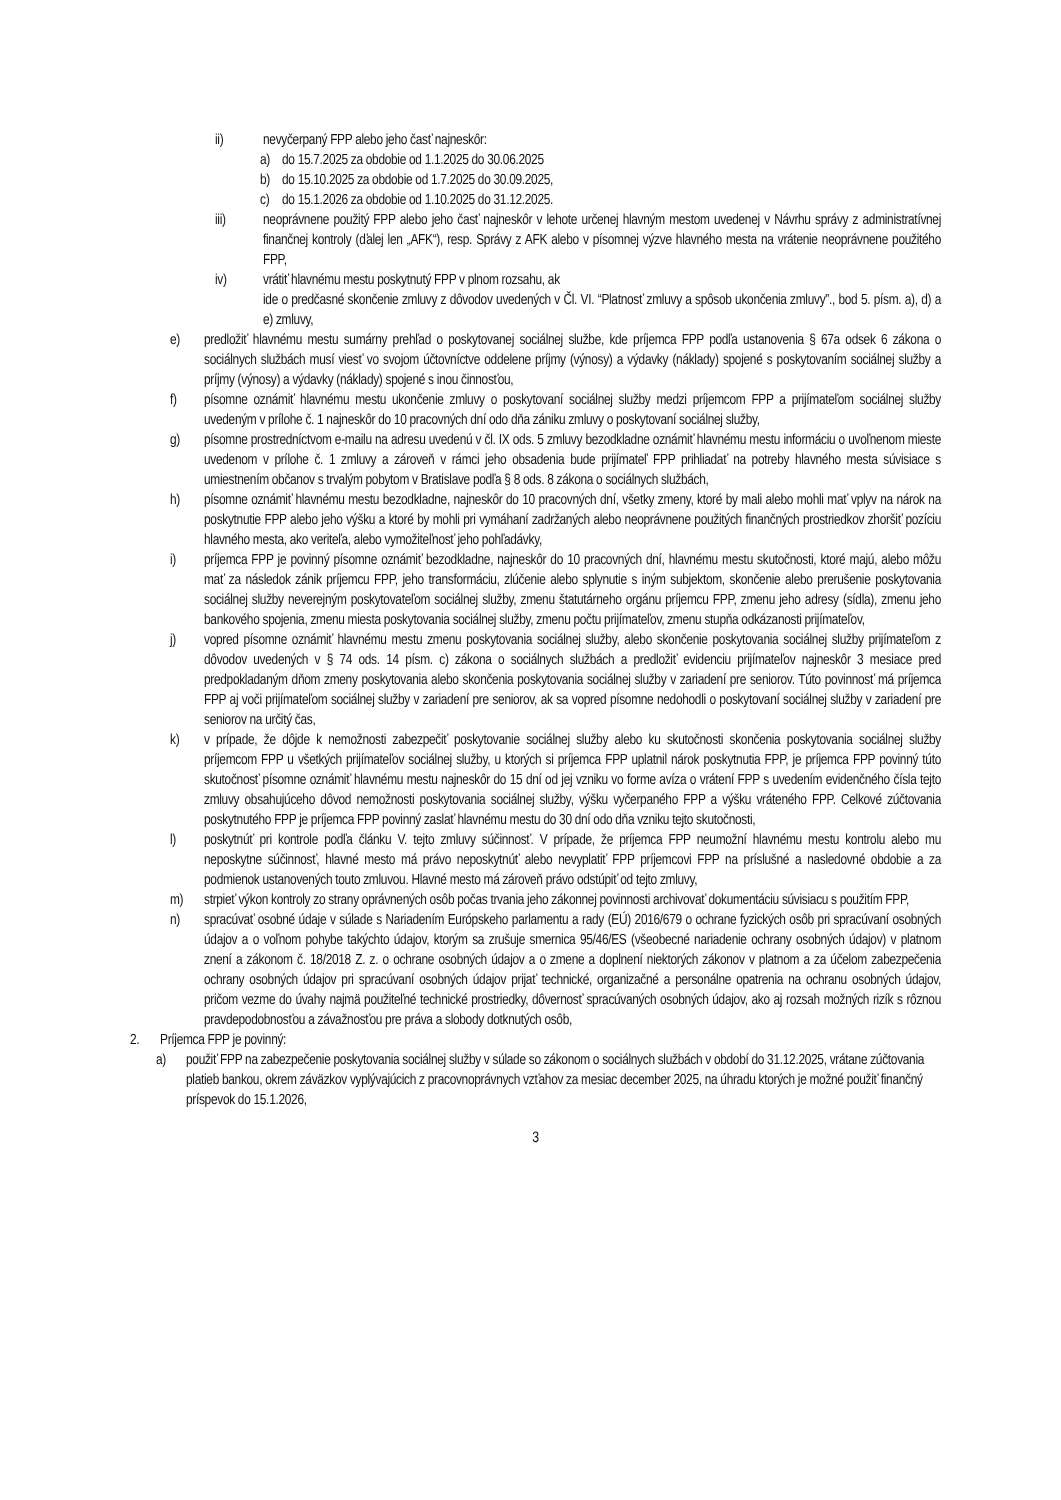ii) nevyčerpaný FPP alebo jeho časť najneskôr:
a) do 15.7.2025 za obdobie od 1.1.2025 do 30.06.2025
b) do 15.10.2025 za obdobie od 1.7.2025 do 30.09.2025,
c) do 15.1.2026 za obdobie od 1.10.2025 do 31.12.2025.
iii) neoprávnene použitý FPP alebo jeho časť najneskôr v lehote určenej hlavným mestom uvedenej v Návrhu správy z administratívnej finančnej kontroly (ďalej len „AFK“), resp. Správy z AFK alebo v písomnej výzve hlavného mesta na vrátenie neoprávnene použitého FPP,
iv) vrátiť hlavnému mestu poskytnutý FPP v plnom rozsahu, ak
ide o predčasné skončenie zmluvy z dôvodov uvedených v Čl. VI. “Platnosť zmluvy a spôsob ukončenia zmluvy”., bod 5. písm. a), d) a e) zmluvy,
e) predložiť hlavnému mestu sumárny prehľad o poskytovanej sociálnej službe, kde príjemca FPP podľa ustanovenia § 67a odsek 6 zákona o sociálnych službách musí viesť vo svojom účtovníctve oddelene príjmy (výnosy) a výdavky (náklady) spojené s poskytovaním sociálnej služby a príjmy (výnosy) a výdavky (náklady) spojené s inou činnosťou,
f) písomne oznámiť hlavnému mestu ukončenie zmluvy o poskytovaní sociálnej služby medzi príjemcom FPP a prijímateľom sociálnej služby uvedeným v prílohe č. 1 najneskôr do 10 pracovných dní odo dňa zániku zmluvy o poskytovaní sociálnej služby,
g) písomne prostredníctvom e-mailu na adresu uvedenú v čl. IX ods. 5 zmluvy bezodkladne oznámiť hlavnému mestu informáciu o uvoľnenom mieste uvedenom v prílohe č. 1 zmluvy a zároveň v rámci jeho obsadenia bude prijímateľ FPP prihliadať na potreby hlavného mesta súvisiace s umiestnením občanov s trvalým pobytom v Bratislave podľa § 8 ods. 8 zákona o sociálnych službách,
h) písomne oznámiť hlavnému mestu bezodkladne, najneskôr do 10 pracovných dní, všetky zmeny, ktoré by mali alebo mohli mať vplyv na nárok na poskytnutie FPP alebo jeho výšku a ktoré by mohli pri vymáhaní zadržaných alebo neoprávnene použitých finančných prostriedkov zhoršiť pozíciu hlavného mesta, ako veriteľa, alebo vymožiteľnosť jeho pohľadávky,
i) príjemca FPP je povinný písomne oznámiť bezodkladne, najneskôr do 10 pracovných dní, hlavnému mestu skutočnosti, ktoré majú, alebo môžu mať za následok zánik príjemcu FPP, jeho transformáciu, zlúčenie alebo splynutie s iným subjektom, skončenie alebo prerušenie poskytovania sociálnej služby neverejným poskytovateľom sociálnej služby, zmenu štatutárneho orgánu príjemcu FPP, zmenu jeho adresy (sídla), zmenu jeho bankového spojenia, zmenu miesta poskytovania sociálnej služby, zmenu počtu prijímateľov, zmenu stupňa odkázanosti prijímateľov,
j) vopred písomne oznámiť hlavnému mestu zmenu poskytovania sociálnej služby, alebo skončenie poskytovania sociálnej služby prijímateľom z dôvodov uvedených v § 74 ods. 14 písm. c) zákona o sociálnych službách a predložiť evidenciu prijímateľov najneskôr 3 mesiace pred predpokladaným dňom zmeny poskytovania alebo skončenia poskytovania sociálnej služby v zariadení pre seniorov. Túto povinnosť má príjemca FPP aj voči prijímateľom sociálnej služby v zariadení pre seniorov, ak sa vopred písomne nedohodli o poskytovaní sociálnej služby v zariadení pre seniorov na určitý čas,
k) v prípade, že dôjde k nemožnosti zabezpečiť poskytovanie sociálnej služby alebo ku skutočnosti skončenia poskytovania sociálnej služby príjemcom FPP u všetkých prijímateľov sociálnej služby, u ktorých si príjemca FPP uplatnil nárok poskytnutia FPP, je príjemca FPP povinný túto skutočnosť písomne oznámiť hlavnému mestu najneskôr do 15 dní od jej vzniku vo forme avíza o vrátení FPP s uvedením evidenčného čísla tejto zmluvy obsahujúceho dôvod nemožnosti poskytovania sociálnej služby, výšku vyčerpaného FPP a výšku vráteného FPP. Celkové zúčtovania poskytnutého FPP je príjemca FPP povinný zaslať hlavnému mestu do 30 dní odo dňa vzniku tejto skutočnosti,
l) poskytnúť pri kontrole podľa článku V. tejto zmluvy súčinnosť. V prípade, že príjemca FPP neumožní hlavnému mestu kontrolu alebo mu neposkytne súčinnosť, hlavné mesto má právo neposkytnúť alebo nevyplatiť FPP príjemcovi FPP na príslušné a nasledovné obdobie a za podmienok ustanovených touto zmluvou. Hlavné mesto má zároveň právo odstúpiť od tejto zmluvy,
m) strpieť výkon kontroly zo strany oprávnených osôb počas trvania jeho zákonnej povinnosti archivovať dokumentáciu súvisiacu s použitím FPP,
n) spracúvať osobné údaje v súlade s Nariadením Európskeho parlamentu a rady (EÚ) 2016/679 o ochrane fyzických osôb pri spracúvaní osobných údajov a o voľnom pohybe takýchto údajov, ktorým sa zrušuje smernica 95/46/ES (všeobecné nariadenie ochrany osobných údajov) v platnom znení a zákonom č. 18/2018 Z. z. o ochrane osobných údajov a o zmene a doplnení niektorých zákonov v platnom a za účelom zabezpečenia ochrany osobných údajov pri spracúvaní osobných údajov prijať technické, organizačné a personálne opatrenia na ochranu osobných údajov, pričom vezme do úvahy najmä použiteľné technické prostriedky, dôvernosť spracúvaných osobných údajov, ako aj rozsah možných rizík s rôznou pravdepodobnosťou a závažnosťou pre práva a slobody dotknutých osôb,
2. Príjemca FPP je povinný:
a) použiť FPP na zabezpečenie poskytovania sociálnej služby v súlade so zákonom o sociálnych službách v období do 31.12.2025, vrátane zúčtovania platieb bankou, okrem záväzkov vyplývajúcich z pracovnoprávnych vzťahov za mesiac december 2025, na úhradu ktorých je možné použiť finančný príspevok do 15.1.2026,
3